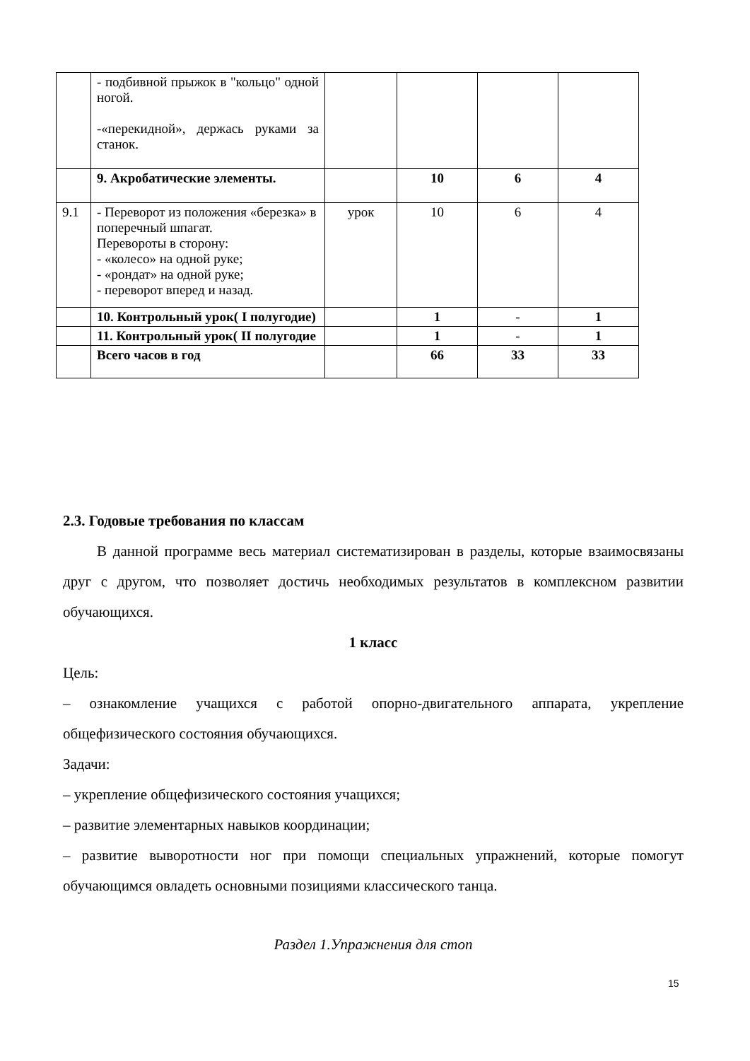| | - подбивной прыжок в "кольцо" одной ногой. -«перекидной», держась руками за станок. | | | | |
| | 9. Акробатические элементы. | | 10 | 6 | 4 |
| 9.1 | - Переворот из положения «березка» в поперечный шпагат. Перевороты в сторону: - «колесо» на одной руке; - «рондат» на одной руке; - переворот вперед и назад. | урок | 10 | 6 | 4 |
| | 10. Контрольный урок( I полугодие) | | 1 | - | 1 |
| | 11. Контрольный урок( II полугодие | | 1 | - | 1 |
| | Всего часов в год | | 66 | 33 | 33 |
2.3. Годовые требования по классам
В данной программе весь материал систематизирован в разделы, которые взаимосвязаны друг с другом, что позволяет достичь необходимых результатов в комплексном развитии обучающихся.
1 класс
Цель:
– ознакомление учащихся с работой опорно-двигательного аппарата, укрепление общефизического состояния обучающихся.
Задачи:
– укрепление общефизического состояния учащихся;
– развитие элементарных навыков координации;
– развитие выворотности ног при помощи специальных упражнений, которые помогут обучающимся овладеть основными позициями классического танца.
Раздел 1.Упражнения для стоп
15